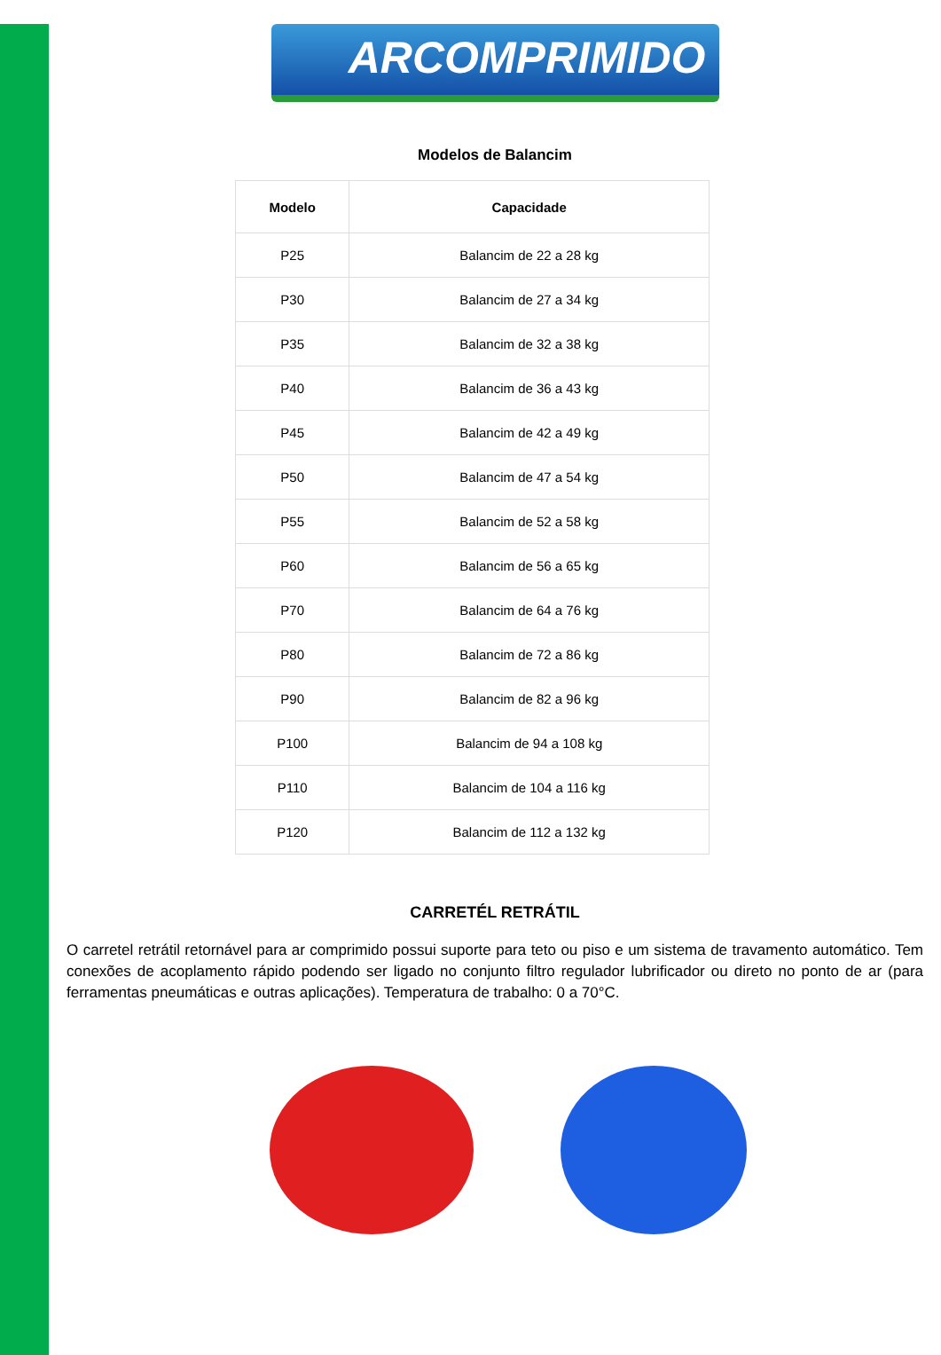ARCOMPRIMIDO
Modelos de Balancim
| Modelo | Capacidade |
| --- | --- |
| P25 | Balancim de 22 a 28 kg |
| P30 | Balancim de 27 a 34 kg |
| P35 | Balancim de 32 a 38 kg |
| P40 | Balancim de 36 a 43 kg |
| P45 | Balancim de 42 a 49 kg |
| P50 | Balancim de 47 a 54 kg |
| P55 | Balancim de 52 a 58 kg |
| P60 | Balancim de 56 a 65 kg |
| P70 | Balancim de 64 a 76 kg |
| P80 | Balancim de 72 a 86 kg |
| P90 | Balancim de 82 a 96 kg |
| P100 | Balancim de 94 a 108 kg |
| P110 | Balancim de 104 a 116 kg |
| P120 | Balancim de 112 a 132 kg |
CARRETÉL RETRÁTIL
O carretel retrátil retornável para ar comprimido possui suporte para teto ou piso e um sistema de travamento automático. Tem conexões de acoplamento rápido podendo ser ligado no conjunto filtro regulador lubrificador ou direto no ponto de ar (para ferramentas pneumáticas e outras aplicações). Temperatura de trabalho: 0 a 70°C.